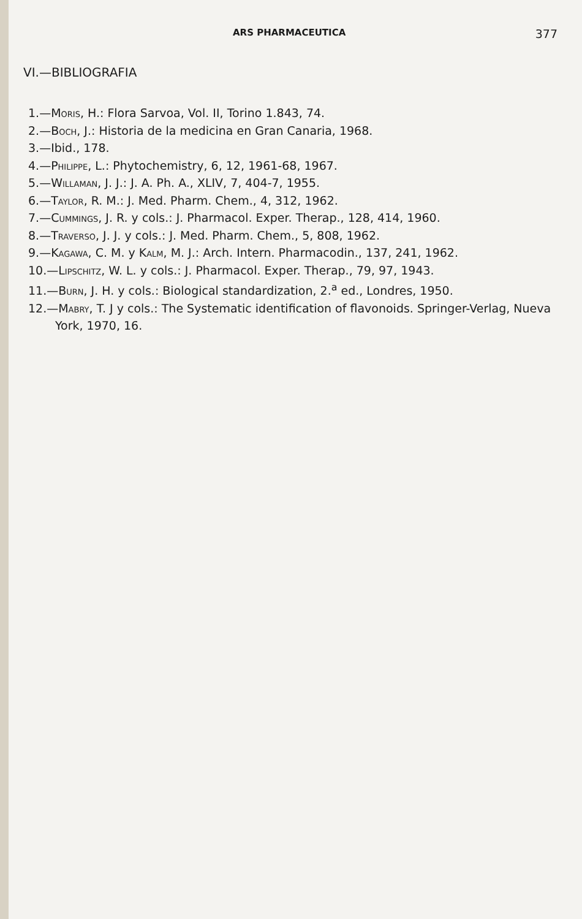ARS PHARMACEUTICA 377
VI.—BIBLIOGRAFIA
1.—Moris, H.: Flora Sarvoa, Vol. II, Torino 1.843, 74.
2.—Boch, J.: Historia de la medicina en Gran Canaria, 1968.
3.—Ibid., 178.
4.—Philippe, L.: Phytochemistry, 6, 12, 1961-68, 1967.
5.—Willaman, J. J.: J. A. Ph. A., XLIV, 7, 404-7, 1955.
6.—Taylor, R. M.: J. Med. Pharm. Chem., 4, 312, 1962.
7.—Cummings, J. R. y cols.: J. Pharmacol. Exper. Therap., 128, 414, 1960.
8.—Traverso, J. J. y cols.: J. Med. Pharm. Chem., 5, 808, 1962.
9.—Kagawa, C. M. y Kalm, M. J.: Arch. Intern. Pharmacodin., 137, 241, 1962.
10.—Lipschitz, W. L. y cols.: J. Pharmacol. Exper. Therap., 79, 97, 1943.
11.—Burn, J. H. y cols.: Biological standardization, 2.<sup>a</sup> ed., Londres, 1950.
12.—Mabry, T. J y cols.: The Systematic identification of flavonoids. Springer-Verlag, Nueva York, 1970, 16.